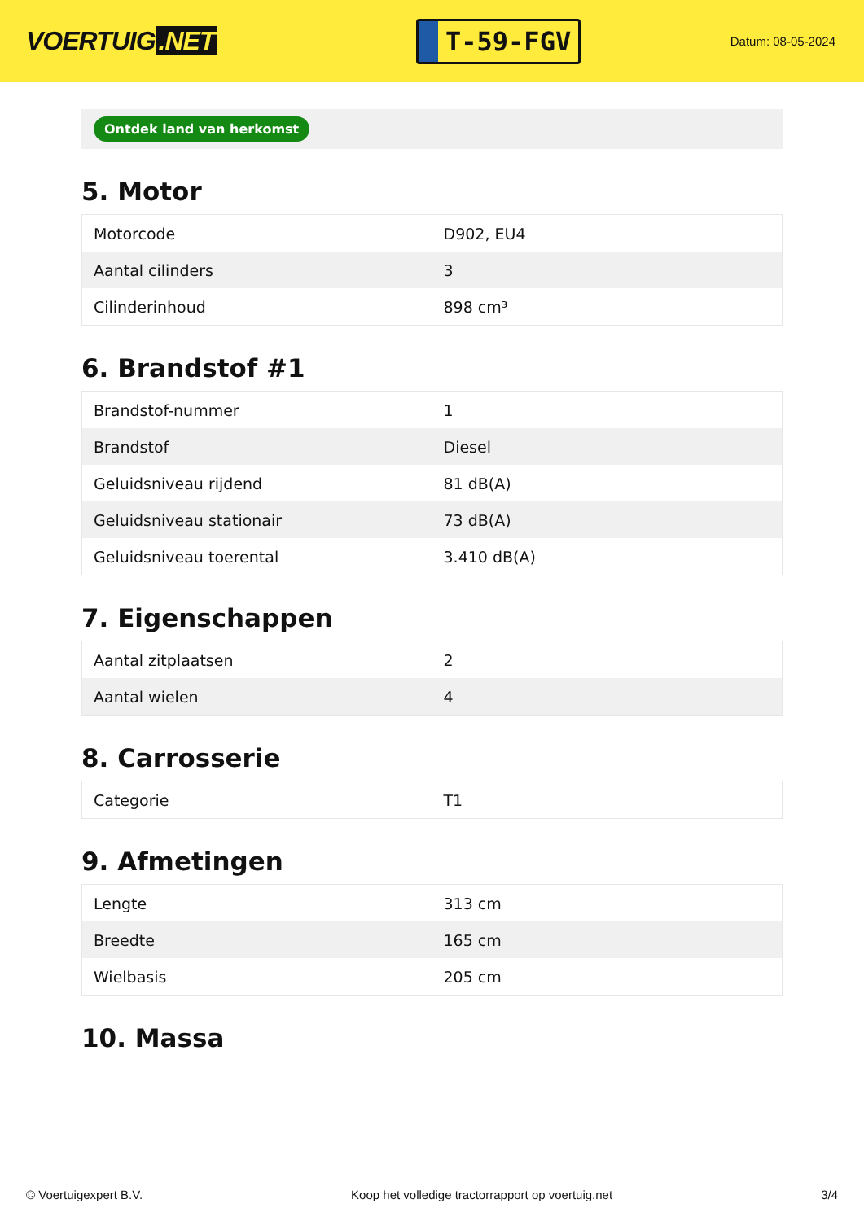VOERTUIG.NET
T-59-FGV
Datum: 08-05-2024
Ontdek land van herkomst
5. Motor
| Motorcode | D902, EU4 |
| Aantal cilinders | 3 |
| Cilinderinhoud | 898 cm³ |
6. Brandstof #1
| Brandstof-nummer | 1 |
| Brandstof | Diesel |
| Geluidsniveau rijdend | 81 dB(A) |
| Geluidsniveau stationair | 73 dB(A) |
| Geluidsniveau toerental | 3.410 dB(A) |
7. Eigenschappen
| Aantal zitplaatsen | 2 |
| Aantal wielen | 4 |
8. Carrosserie
| Categorie | T1 |
9. Afmetingen
| Lengte | 313 cm |
| Breedte | 165 cm |
| Wielbasis | 205 cm |
10. Massa
© Voertuigexpert B.V. Koop het volledige tractorrapport op voertuig.net 3/4